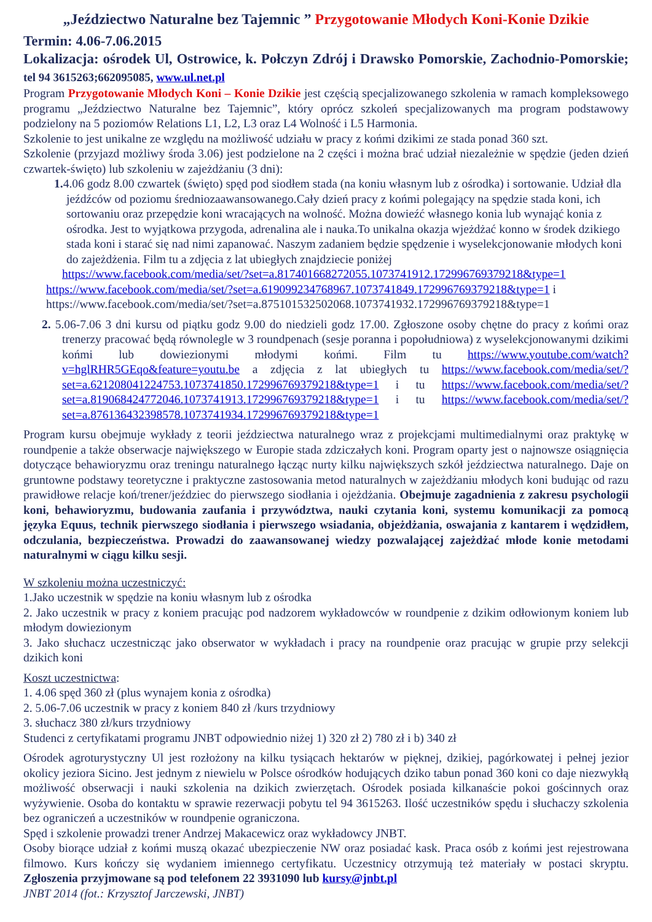„Jeździectwo Naturalne bez Tajemnic ” Przygotowanie Młodych Koni-Konie Dzikie
Termin: 4.06-7.06.2015
Lokalizacja: ośrodek Ul, Ostrowice, k. Połczyn Zdrój i Drawsko Pomorskie, Zachodnio-Pomorskie; tel 94 3615263;662095085, www.ul.net.pl
Program Przygotowanie Młodych Koni – Konie Dzikie jest częścią specjalizowanego szkolenia w ramach kompleksowego programu „Jeździectwo Naturalne bez Tajemnic”, który oprócz szkoleń specjalizowanych ma program podstawowy podzielony na 5 poziomów Relations L1, L2, L3 oraz L4 Wolność i L5 Harmonia.
Szkolenie to jest unikalne ze względu na możliwość udziału w pracy z końmi dzikimi ze stada ponad 360 szt.
Szkolenie (przyjazd możliwy środa 3.06) jest podzielone na 2 części i można brać udział niezależnie w spędzie (jeden dzień czwartek-święto) lub szkoleniu w zajeżdżaniu (3 dni):
1. 4.06 godz 8.00 czwartek (święto) spęd pod siodłem stada (na koniu własnym lub z ośrodka) i sortowanie. Udział dla jeźdźców od poziomu średniozaawansowanego.Cały dzień pracy z końmi polegający na spędzie stada koni, ich sortowaniu oraz przepędzie koni wracających na wolność. Można dowieźć własnego konia lub wynająć konia z ośrodka. Jest to wyjątkowa przygoda, adrenalina ale i nauka.To unikalna okazja wjeżdżać konno w środek dzikiego stada koni i starać się nad nimi zapanować. Naszym zadaniem będzie spędzenie i wyselekcjonowanie młodych koni do zajeżdżenia. Film tu a zdjęcia z lat ubiegłych znajdziecie poniżej
https://www.facebook.com/media/set/?set=a.817401668272055.1073741912.172996769379218&type=1
https://www.facebook.com/media/set/?set=a.619099234768967.1073741849.172996769379218&type=1 i
https://www.facebook.com/media/set/?set=a.875101532502068.1073741932.172996769379218&type=1
2. 5.06-7.06 3 dni kursu od piątku godz 9.00 do niedzieli godz 17.00. Zgłoszone osoby chętne do pracy z końmi oraz trenerzy pracować będą równolegle w 3 roundpenach (sesje poranna i popołudniowa) z wyselekcjonowanymi dzikimi końmi lub dowiezionymi młodymi końmi. Film tu https://www.youtube.com/watch?v=hglRHR5GEqo&feature=youtu.be a zdjęcia z lat ubiegłych tu https://www.facebook.com/media/set/?set=a.621208041224753.1073741850.172996769379218&type=1 i tu https://www.facebook.com/media/set/?set=a.819068424772046.1073741913.172996769379218&type=1 i tu https://www.facebook.com/media/set/?set=a.876136432398578.1073741934.172996769379218&type=1
Program kursu obejmuje wykłady z teorii jeździectwa naturalnego wraz z projekcjami multimedialnymi oraz praktykę w roundpenie a także obserwacje największego w Europie stada zdziczałych koni. Program oparty jest o najnowsze osiągnięcia dotyczące behawioryzmu oraz treningu naturalnego łącząc nurty kilku największych szkół jeździectwa naturalnego. Daje on gruntowne podstawy teoretyczne i praktyczne zastosowania metod naturalnych w zajeżdżaniu młodych koni budując od razu prawidłowe relacje koń/trener/jeździec do pierwszego siodłania i ojeżdżania. Obejmuje zagadnienia z zakresu psychologii koni, behawioryzmu, budowania zaufania i przywództwa, nauki czytania koni, systemu komunikacji za pomocą języka Equus, technik pierwszego siodłania i pierwszego wsiadania, objeżdżania, oswajania z kantarem i wędzidłem, odczulania, bezpieczeństwa. Prowadzi do zaawansowanej wiedzy pozwalającej zajeżdżać młode konie metodami naturalnymi w ciągu kilku sesji.
W szkoleniu można uczestniczyć:
1.Jako uczestnik w spędzie na koniu własnym lub z ośrodka
2. Jako uczestnik w pracy z koniem pracując pod nadzorem wykładowców w roundpenie z dzikim odłowionym koniem lub młodym dowiezionym
3. Jako słuchacz uczestnicząc jako obserwator w wykładach i pracy na roundpenie oraz pracując w grupie przy selekcji dzikich koni
Koszt uczestnictwa:
1. 4.06 spęd 360 zł (plus wynajem konia z ośrodka)
2. 5.06-7.06 uczestnik w pracy z koniem 840 zł /kurs trzydniowy
3. słuchacz 380 zł/kurs trzydniowy
Studenci z certyfikatami programu JNBT odpowiednio niżej 1) 320 zł 2) 780 zł i b) 340 zł
Ośrodek agroturystyczny Ul jest rozłożony na kilku tysiącach hektarów w pięknej, dzikiej, pagórkowatej i pełnej jezior okolicy jeziora Sicino. Jest jednym z niewielu w Polsce ośrodków hodujących dziko tabun ponad 360 koni co daje niezwykłą możliwość obserwacji i nauki szkolenia na dzikich zwierzętach. Ośrodek posiada kilkanaście pokoi gościnnych oraz wyżywienie. Osoba do kontaktu w sprawie rezerwacji pobytu tel 94 3615263. Ilość uczestników spędu i słuchaczy szkolenia bez ograniczeń a uczestników w roundpenie ograniczona.
Spęd i szkolenie prowadzi trener Andrzej Makacewicz oraz wykładowcy JNBT.
Osoby biorące udział z końmi muszą okazać ubezpieczenie NW oraz posiadać kask. Praca osób z końmi jest rejestrowana filmowo. Kurs kończy się wydaniem imiennego certyfikatu. Uczestnicy otrzymują też materiały w postaci skryptu. Zgłoszenia przyjmowane są pod telefonem 22 3931090 lub kursy@jnbt.pl
JNBT 2014 (fot.: Krzysztof Jarczewski, JNBT)